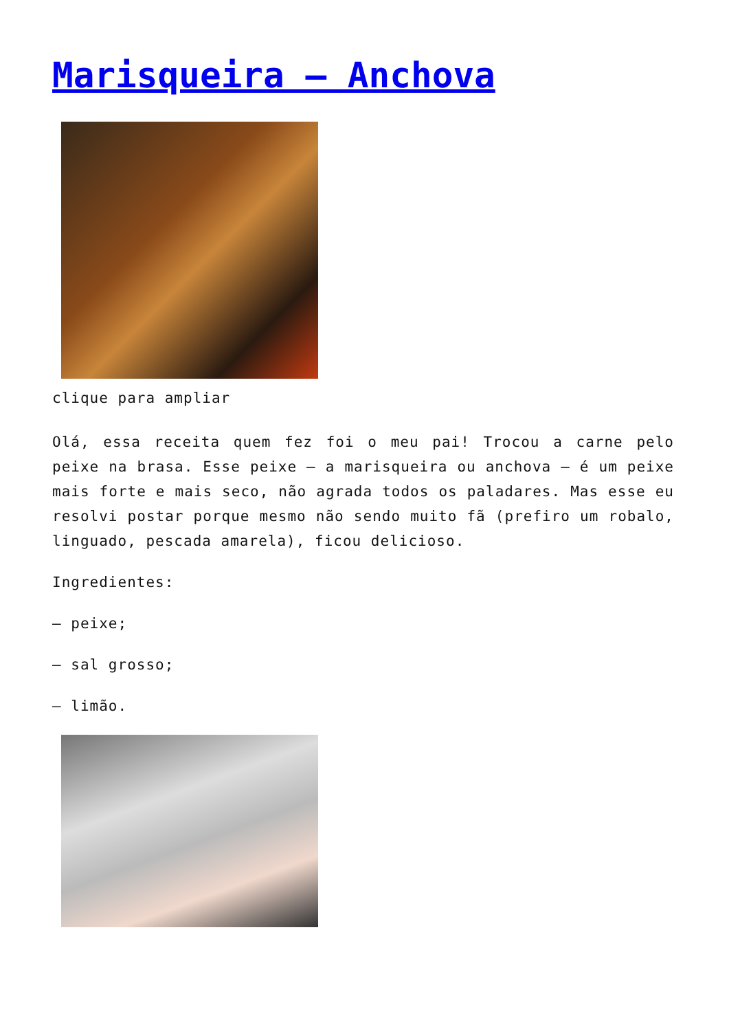Marisqueira – Anchova
clique para ampliar
Olá, essa receita quem fez foi o meu pai! Trocou a carne pelo peixe na brasa. Esse peixe – a marisqueira ou anchova – é um peixe mais forte e mais seco, não agrada todos os paladares. Mas esse eu resolvi postar porque mesmo não sendo muito fã (prefiro um robalo, linguado, pescada amarela), ficou delicioso.
Ingredientes:
– peixe;
– sal grosso;
– limão.